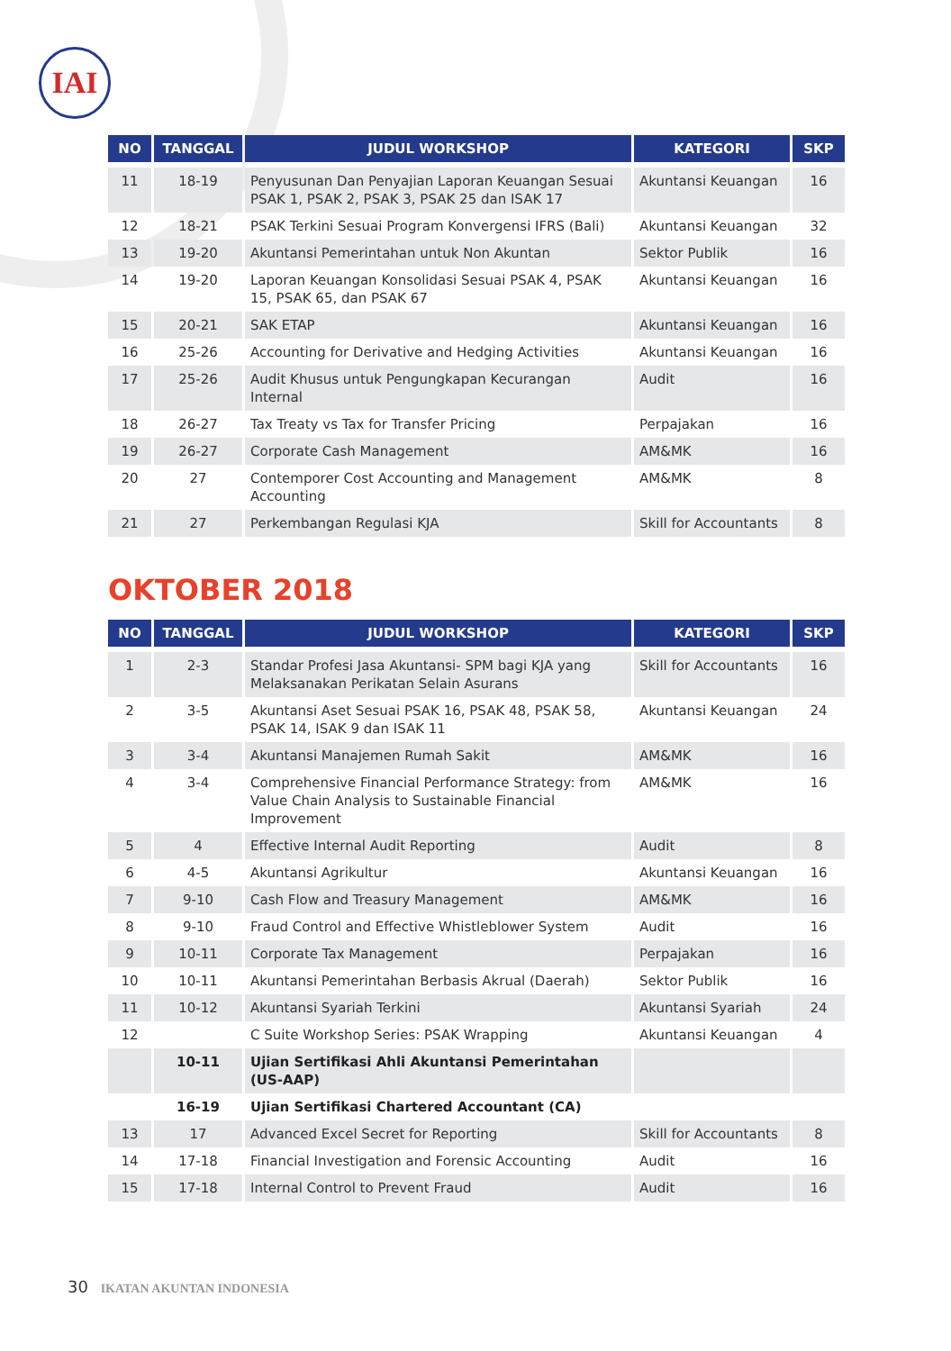IAI
| NO | TANGGAL | JUDUL WORKSHOP | KATEGORI | SKP |
| --- | --- | --- | --- | --- |
| 11 | 18-19 | Penyusunan Dan Penyajian Laporan Keuangan Sesuai PSAK 1, PSAK 2, PSAK 3, PSAK 25 dan ISAK 17 | Akuntansi Keuangan | 16 |
| 12 | 18-21 | PSAK Terkini Sesuai Program Konvergensi IFRS (Bali) | Akuntansi Keuangan | 32 |
| 13 | 19-20 | Akuntansi Pemerintahan untuk Non Akuntan | Sektor Publik | 16 |
| 14 | 19-20 | Laporan Keuangan Konsolidasi Sesuai PSAK 4, PSAK 15, PSAK 65, dan PSAK 67 | Akuntansi Keuangan | 16 |
| 15 | 20-21 | SAK ETAP | Akuntansi Keuangan | 16 |
| 16 | 25-26 | Accounting for Derivative and Hedging Activities | Akuntansi Keuangan | 16 |
| 17 | 25-26 | Audit Khusus untuk Pengungkapan Kecurangan Internal | Audit | 16 |
| 18 | 26-27 | Tax Treaty vs Tax for Transfer Pricing | Perpajakan | 16 |
| 19 | 26-27 | Corporate Cash Management | AM&MK | 16 |
| 20 | 27 | Contemporer Cost Accounting and Management Accounting | AM&MK | 8 |
| 21 | 27 | Perkembangan Regulasi KJA | Skill for Accountants | 8 |
OKTOBER 2018
| NO | TANGGAL | JUDUL WORKSHOP | KATEGORI | SKP |
| --- | --- | --- | --- | --- |
| 1 | 2-3 | Standar Profesi Jasa Akuntansi- SPM bagi KJA yang Melaksanakan Perikatan Selain Asurans | Skill for Accountants | 16 |
| 2 | 3-5 | Akuntansi Aset Sesuai PSAK 16, PSAK 48, PSAK 58, PSAK 14, ISAK 9 dan ISAK 11 | Akuntansi Keuangan | 24 |
| 3 | 3-4 | Akuntansi Manajemen Rumah Sakit | AM&MK | 16 |
| 4 | 3-4 | Comprehensive Financial Performance Strategy: from Value Chain Analysis to Sustainable Financial Improvement | AM&MK | 16 |
| 5 | 4 | Effective Internal Audit Reporting | Audit | 8 |
| 6 | 4-5 | Akuntansi Agrikultur | Akuntansi Keuangan | 16 |
| 7 | 9-10 | Cash Flow and Treasury Management | AM&MK | 16 |
| 8 | 9-10 | Fraud Control and Effective Whistleblower System | Audit | 16 |
| 9 | 10-11 | Corporate Tax Management | Perpajakan | 16 |
| 10 | 10-11 | Akuntansi Pemerintahan Berbasis Akrual (Daerah) | Sektor Publik | 16 |
| 11 | 10-12 | Akuntansi Syariah Terkini | Akuntansi Syariah | 24 |
| 12 | | C Suite Workshop Series: PSAK Wrapping | Akuntansi Keuangan | 4 |
| | 10-11 | Ujian Sertifikasi Ahli Akuntansi Pemerintahan (US-AAP) | | |
| | 16-19 | Ujian Sertifikasi Chartered Accountant (CA) | | |
| 13 | 17 | Advanced Excel Secret for Reporting | Skill for Accountants | 8 |
| 14 | 17-18 | Financial Investigation and Forensic Accounting | Audit | 16 |
| 15 | 17-18 | Internal Control to Prevent Fraud | Audit | 16 |
30 IKATAN AKUNTAN INDONESIA